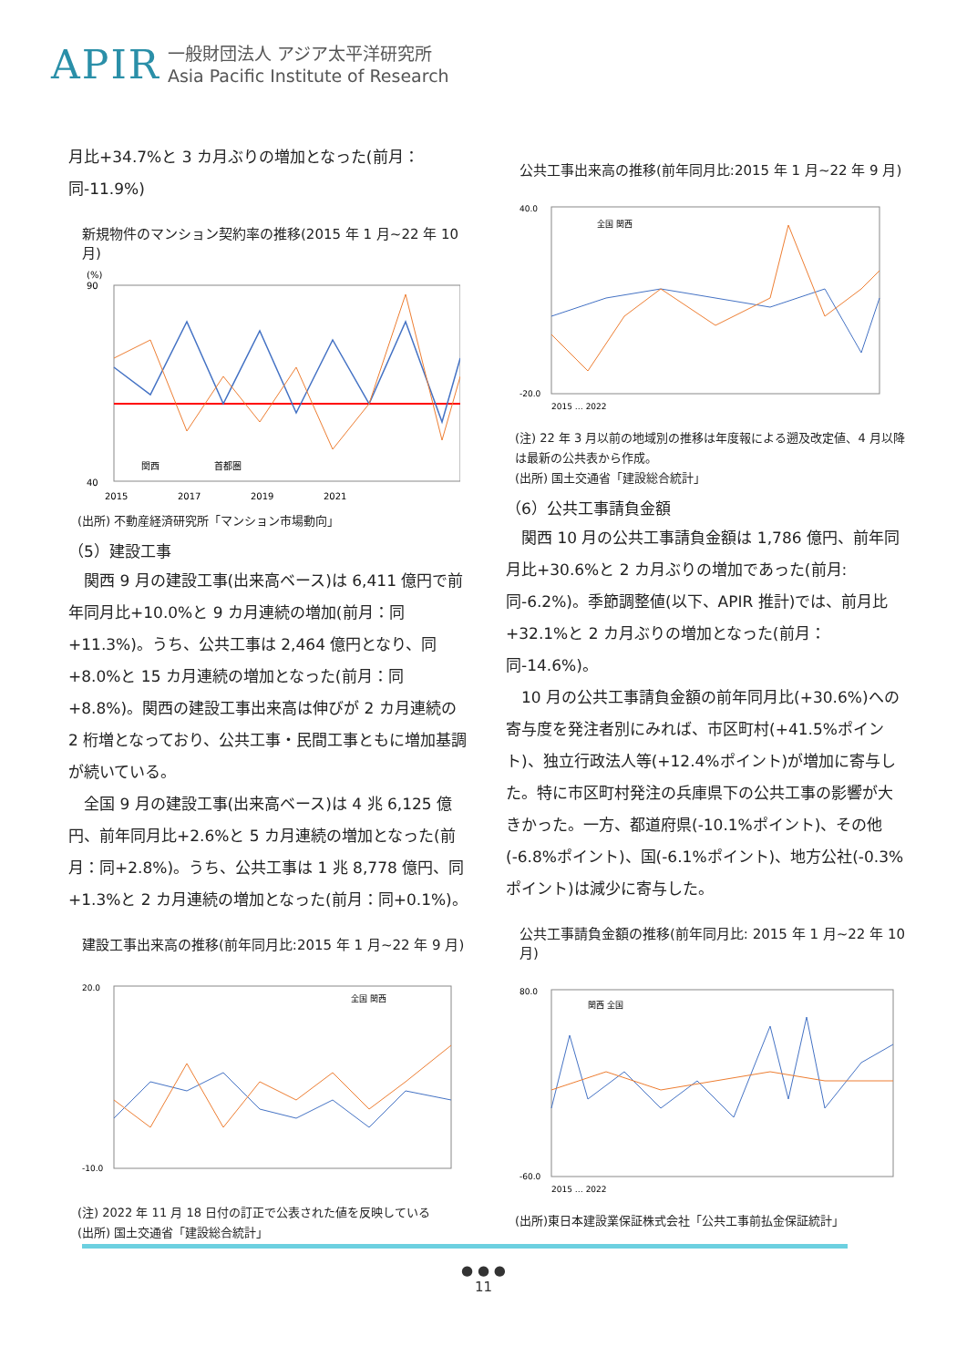APIR 一般財団法人 アジア太平洋研究所
Asia Pacific Institute of Research
月比+34.7%と 3 カ月ぶりの増加となった(前月：同-11.9%)
新規物件のマンション契約率の推移(2015 年 1 月~22 年 10 月)
(%)
90
40
2015
2017
2019
2021
関西
首都圏
(出所) 不動産経済研究所「マンション市場動向」
（5）建設工事
関西 9 月の建設工事(出来高ベース)は 6,411 億円で前年同月比+10.0%と 9 カ月連続の増加(前月：同+11.3%)。うち、公共工事は 2,464 億円となり、同+8.0%と 15 カ月連続の増加となった(前月：同+8.8%)。関西の建設工事出来高は伸びが 2 カ月連続の 2 桁増となっており、公共工事・民間工事ともに増加基調が続いている。
全国 9 月の建設工事(出来高ベース)は 4 兆 6,125 億円、前年同月比+2.6%と 5 カ月連続の増加となった(前月：同+2.8%)。うち、公共工事は 1 兆 8,778 億円、同+1.3%と 2 カ月連続の増加となった(前月：同+0.1%)。
建設工事出来高の推移(前年同月比:2015 年 1 月~22 年 9 月)
20.0
-10.0
全国 関西
(注) 2022 年 11 月 18 日付の訂正で公表された値を反映している
(出所) 国土交通省「建設総合統計」
公共工事出来高の推移(前年同月比:2015 年 1 月~22 年 9 月)
40.0
-20.0
全国 関西
2015 … 2022
(注) 22 年 3 月以前の地域別の推移は年度報による遡及改定値、4 月以降は最新の公共表から作成。
(出所) 国土交通省「建設総合統計」
（6）公共工事請負金額
関西 10 月の公共工事請負金額は 1,786 億円、前年同月比+30.6%と 2 カ月ぶりの増加であった(前月:同-6.2%)。季節調整値(以下、APIR 推計)では、前月比+32.1%と 2 カ月ぶりの増加となった(前月：同-14.6%)。
10 月の公共工事請負金額の前年同月比(+30.6%)への寄与度を発注者別にみれば、市区町村(+41.5%ポイント)、独立行政法人等(+12.4%ポイント)が増加に寄与した。特に市区町村発注の兵庫県下の公共工事の影響が大きかった。一方、都道府県(-10.1%ポイント)、その他(-6.8%ポイント)、国(-6.1%ポイント)、地方公社(-0.3%ポイント)は減少に寄与した。
公共工事請負金額の推移(前年同月比: 2015 年 1 月~22 年 10 月)
80.0
-60.0
関西 全国
2015 … 2022
(出所)東日本建設業保証株式会社「公共工事前払金保証統計」
● ● ●
11